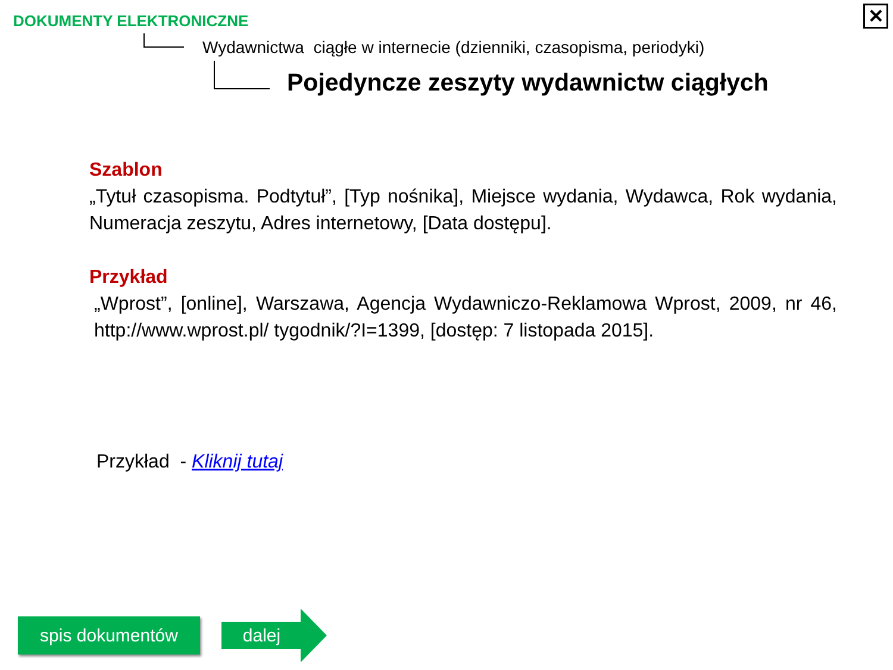DOKUMENTY ELEKTRONICZNE
Wydawnictwa ciągłe w internecie (dzienniki, czasopisma, periodyki)
Pojedyncze zeszyty wydawnictw ciągłych
✕
Szablon
„Tytuł czasopisma. Podtytuł”, [Typ nośnika], Miejsce wydania, Wydawca, Rok wydania, Numeracja zeszytu, Adres internetowy, [Data dostępu].
Przykład
„Wprost”, [online], Warszawa, Agencja Wydawniczo-Reklamowa Wprost, 2009, nr 46, http://www.wprost.pl/ tygodnik/?I=1399, [dostęp: 7 listopada 2015].
Przykład - Kliknij tutaj
spis dokumentów dalej